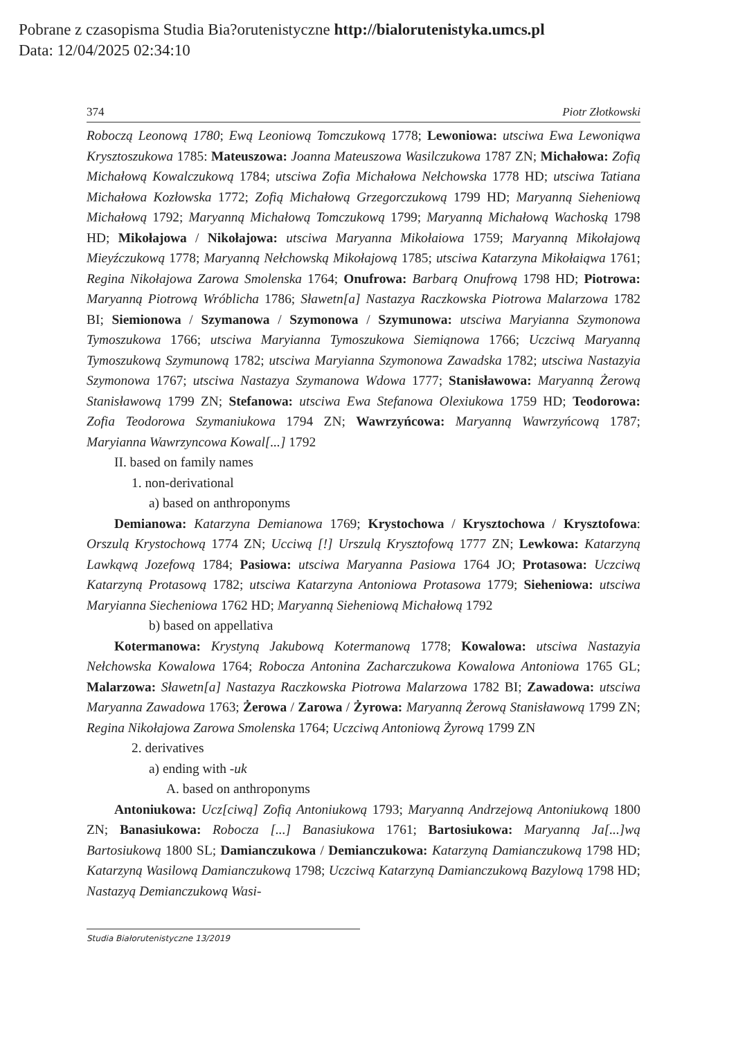Pobrane z czasopisma Studia Bia?orutenistyczne http://bialorutenistyka.umcs.pl
Data: 12/04/2025 02:34:10
374 Piotr Złotkowski
Roboczą Leonową 1780; Ewą Leoniową Tomczukową 1778; Lewoniowa: utsciwa Ewa Lewoniąwa Krysztoszukowa 1785: Mateuszowa: Joanna Mateuszowa Wasilczukowa 1787 ZN; Michałowa: Zofią Michałową Kowalczukową 1784; utsciwa Zofia Michałowa Nełchowska 1778 HD; utsciwa Tatiana Michałowa Kozłowska 1772; Zofią Michałową Grzegorczukową 1799 HD; Maryanną Sieheniową Michałową 1792; Maryanną Michałową Tomczukową 1799; Maryanną Michałową Wachoską 1798 HD; Mikołajowa / Nikołajowa: utsciwa Maryanna Mikołaiowa 1759; Maryanną Mikołajową Mieyźczukową 1778; Maryanną Nełchowską Mikołajową 1785; utsciwa Katarzyna Mikołaiąwa 1761; Regina Nikołajowa Zarowa Smolenska 1764; Onufrowa: Barbarą Onufrową 1798 HD; Piotrowa: Maryanną Piotrową Wróblicha 1786; Sławetn[a] Nastazya Raczkowska Piotrowa Malarzowa 1782 BI; Siemionowa / Szymanowa / Szymonowa / Szymunowa: utsciwa Maryianna Szymonowa Tymoszukowa 1766; utsciwa Maryianna Tymoszukowa Siemiąnowa 1766; Uczciwą Maryanną Tymoszukową Szymunową 1782; utsciwa Maryianna Szymonowa Zawadska 1782; utsciwa Nastazyia Szymonowa 1767; utsciwa Nastazya Szymanowa Wdowa 1777; Stanisławowa: Maryanną Żerową Stanisławową 1799 ZN; Stefanowa: utsciwa Ewa Stefanowa Olexiukowa 1759 HD; Teodorowa: Zofia Teodorowa Szymaniukowa 1794 ZN; Wawrzyńcowa: Maryanną Wawrzyńcową 1787; Maryianna Wawrzyncowa Kowal[...] 1792
II. based on family names
1. non-derivational
a) based on anthroponyms
Demianowa: Katarzyna Demianowa 1769; Krystochowa / Krysztochowa / Krysztofowa: Orszulą Krystochową 1774 ZN; Ucciwą [!] Urszulą Krysztofową 1777 ZN; Lewkowa: Katarzyną Lawkąwą Jozefową 1784; Pasiowa: utsciwa Maryanna Pasiowa 1764 JO; Protasowa: Uczciwą Katarzyną Protasową 1782; utsciwa Katarzyna Antoniowa Protasowa 1779; Sieheniowa: utsciwa Maryianna Siecheniowa 1762 HD; Maryanną Sieheniową Michałową 1792
b) based on appellativa
Kotermanowa: Krystyną Jakubową Kotermanową 1778; Kowalowa: utsciwa Nastazyia Nełchowska Kowalowa 1764; Robocza Antonina Zacharczukowa Kowalowa Antoniowa 1765 GL; Malarzowa: Sławetn[a] Nastazya Raczkowska Piotrowa Malarzowa 1782 BI; Zawadowa: utsciwa Maryanna Zawadowa 1763; Żerowa / Zarowa / Żyrowa: Maryanną Żerową Stanisławową 1799 ZN; Regina Nikołajowa Zarowa Smolenska 1764; Uczciwą Antoniową Żyrową 1799 ZN
2. derivatives
a) ending with -uk
A. based on anthroponyms
Antoniukowa: Ucz[ciwą] Zofią Antoniukową 1793; Maryanną Andrzejową Antoniukową 1800 ZN; Banasiukowa: Robocza [...] Banasiukowa 1761; Bartosiukowa: Maryanną Ja[...]wą Bartosiukową 1800 SL; Damianczukowa / Demianczukowa: Katarzyną Damianczukową 1798 HD; Katarzyną Wasilową Damianczukową 1798; Uczciwą Katarzyną Damianczukową Bazylową 1798 HD; Nastazyą Demianczukową Wasi-
Studia Białorutenistyczne 13/2019